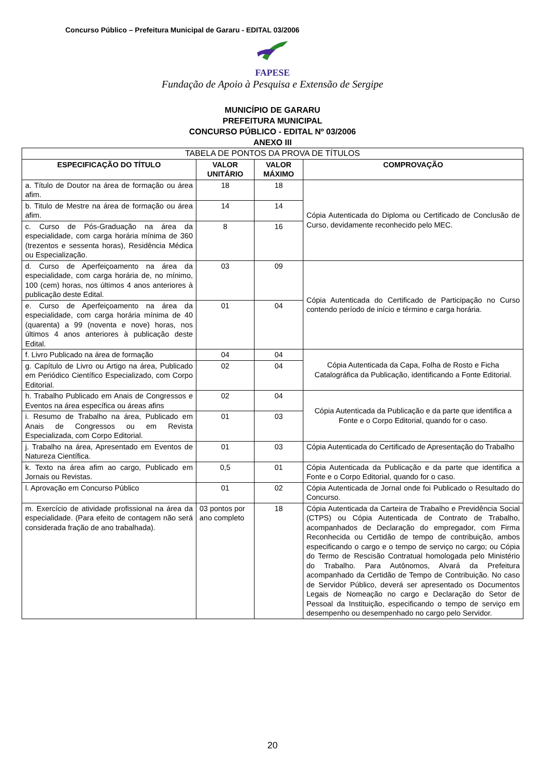Concurso Público – Prefeitura Municipal de Gararu - EDITAL 03/2006
FAPESE
Fundação de Apoio à Pesquisa e Extensão de Sergipe
MUNICÍPIO DE GARARU
PREFEITURA MUNICIPAL
CONCURSO PÚBLICO - EDITAL Nº 03/2006
ANEXO III
| TABELA DE PONTOS DA PROVA DE TÍTULOS | | | |
| ESPECIFICAÇÃO DO TÍTULO | VALOR UNITÁRIO | VALOR MÁXIMO | COMPROVAÇÃO |
| a. Título de Doutor na área de formação ou área afim. | 18 | 18 | Cópia Autenticada do Diploma ou Certificado de Conclusão de Curso, devidamente reconhecido pelo MEC. |
| b. Titulo de Mestre na área de formação ou área afim. | 14 | 14 | |
| c. Curso de Pós-Graduação na área da especialidade, com carga horária mínima de 360 (trezentos e sessenta horas), Residência Médica ou Especialização. | 8 | 16 | |
| d. Curso de Aperfeiçoamento na área da especialidade, com carga horária de, no mínimo, 100 (cem) horas, nos últimos 4 anos anteriores à publicação deste Edital. | 03 | 09 | Cópia Autenticada do Certificado de Participação no Curso contendo período de início e término e carga horária. |
| e. Curso de Aperfeiçoamento na área da especialidade, com carga horária mínima de 40 (quarenta) a 99 (noventa e nove) horas, nos últimos 4 anos anteriores à publicação deste Edital. | 01 | 04 | |
| f. Livro Publicado na área de formação | 04 | 04 | Cópia Autenticada da Capa, Folha de Rosto e Ficha Catalográfica da Publicação, identificando a Fonte Editorial. |
| g. Capítulo de Livro ou Artigo na área, Publicado em Periódico Científico Especializado, com Corpo Editorial. | 02 | 04 | |
| h. Trabalho Publicado em Anais de Congressos e Eventos na área específica ou áreas afins | 02 | 04 | Cópia Autenticada da Publicação e da parte que identifica a Fonte e o Corpo Editorial, quando for o caso. |
| i. Resumo de Trabalho na área, Publicado em Anais de Congressos ou em Revista Especializada, com Corpo Editorial. | 01 | 03 | |
| j. Trabalho na área, Apresentado em Eventos de Natureza Científica. | 01 | 03 | Cópia Autenticada do Certificado de Apresentação do Trabalho |
| k. Texto na área afim ao cargo, Publicado em Jornais ou Revistas. | 0,5 | 01 | Cópia Autenticada da Publicação e da parte que identifica a Fonte e o Corpo Editorial, quando for o caso. |
| l. Aprovação em Concurso Público | 01 | 02 | Cópia Autenticada de Jornal onde foi Publicado o Resultado do Concurso. |
| m. Exercício de atividade profissional na área da especialidade. (Para efeito de contagem não será considerada fração de ano trabalhada). | 03 pontos por ano completo | 18 | Cópia Autenticada da Carteira de Trabalho e Previdência Social (CTPS) ou Cópia Autenticada de Contrato de Trabalho, acompanhados de Declaração do empregador, com Firma Reconhecida ou Certidão de tempo de contribuição, ambos especificando o cargo e o tempo de serviço no cargo; ou Cópia do Termo de Rescisão Contratual homologada pelo Ministério do Trabalho. Para Autônomos, Alvará da Prefeitura acompanhado da Certidão de Tempo de Contribuição. No caso de Servidor Público, deverá ser apresentado os Documentos Legais de Nomeação no cargo e Declaração do Setor de Pessoal da Instituição, especificando o tempo de serviço em desempenho ou desempenhado no cargo pelo Servidor. |
20